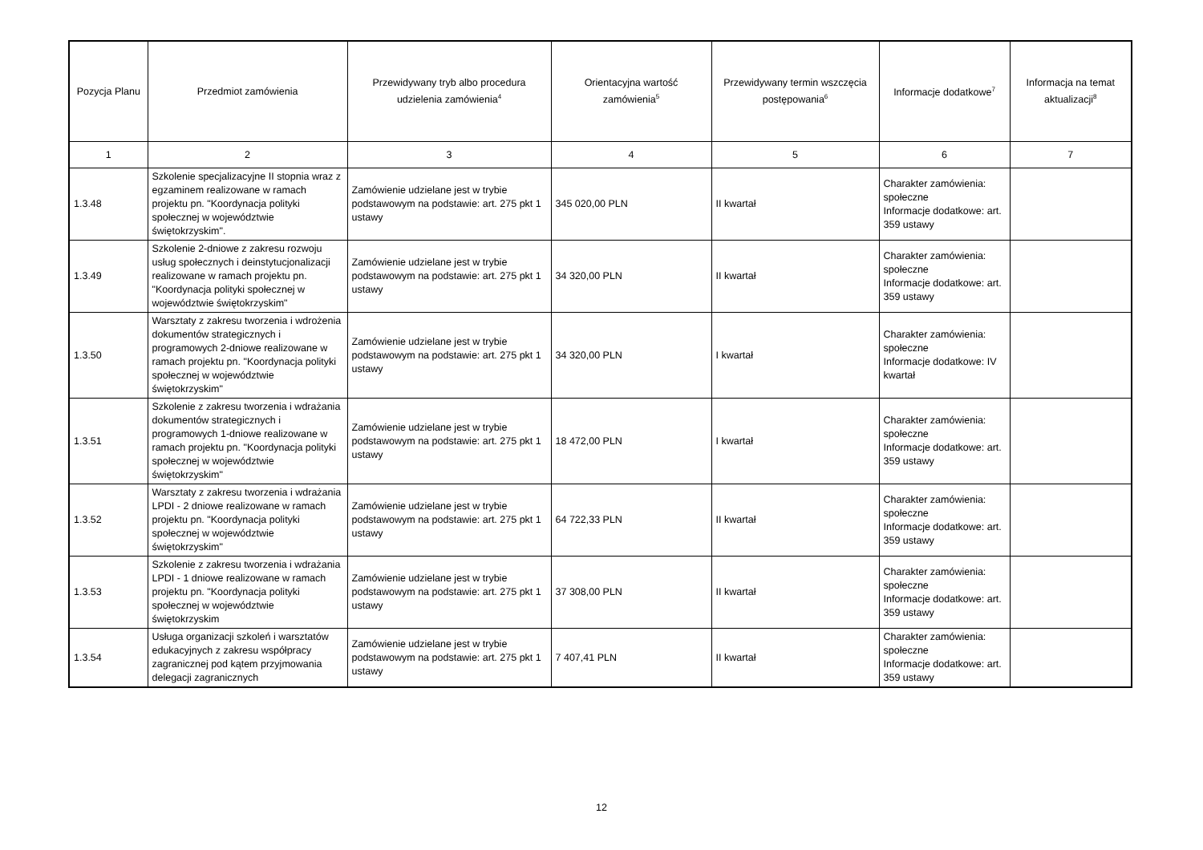| Pozycja Planu | Przedmiot zamówienia | Przewidywany tryb albo procedura udzielenia zamówienia<sup>4</sup> | Orientacyjna wartość zamówienia<sup>5</sup> | Przewidywany termin wszczęcia postępowania<sup>6</sup> | Informacje dodatkowe<sup>7</sup> | Informacja na temat aktualizacji<sup>8</sup> |
| --- | --- | --- | --- | --- | --- | --- |
| 1 | 2 | 3 | 4 | 5 | 6 | 7 |
| 1.3.48 | Szkolenie specjalizacyjne II stopnia wraz z egzaminem realizowane w ramach projektu pn. "Koordynacja polityki społecznej w województwie świętokrzyskim". | Zamówienie udzielane jest w trybie podstawowym na podstawie: art. 275 pkt 1 ustawy | 345 020,00 PLN | II kwartał | Charakter zamówienia: społeczne Informacje dodatkowe: art. 359 ustawy | |
| 1.3.49 | Szkolenie 2-dniowe z zakresu rozwoju usług społecznych i deinstytucjonalizacji realizowane w ramach projektu pn. "Koordynacja polityki społecznej w województwie świętokrzyskim" | Zamówienie udzielane jest w trybie podstawowym na podstawie: art. 275 pkt 1 ustawy | 34 320,00 PLN | II kwartał | Charakter zamówienia: społeczne Informacje dodatkowe: art. 359 ustawy | |
| 1.3.50 | Warsztaty z zakresu tworzenia i wdrożenia dokumentów strategicznych i programowych 2-dniowe realizowane w ramach projektu pn. "Koordynacja polityki społecznej w województwie świętokrzyskim" | Zamówienie udzielane jest w trybie podstawowym na podstawie: art. 275 pkt 1 ustawy | 34 320,00 PLN | I kwartał | Charakter zamówienia: społeczne Informacje dodatkowe: IV kwartał | |
| 1.3.51 | Szkolenie z zakresu tworzenia i wdrażania dokumentów strategicznych i programowych 1-dniowe realizowane w ramach projektu pn. "Koordynacja polityki społecznej w województwie świętokrzyskim" | Zamówienie udzielane jest w trybie podstawowym na podstawie: art. 275 pkt 1 ustawy | 18 472,00 PLN | I kwartał | Charakter zamówienia: społeczne Informacje dodatkowe: art. 359 ustawy | |
| 1.3.52 | Warsztaty z zakresu tworzenia i wdrażania LPDI - 2 dniowe realizowane w ramach projektu pn. "Koordynacja polityki społecznej w województwie świętokrzyskim" | Zamówienie udzielane jest w trybie podstawowym na podstawie: art. 275 pkt 1 ustawy | 64 722,33 PLN | II kwartał | Charakter zamówienia: społeczne Informacje dodatkowe: art. 359 ustawy | |
| 1.3.53 | Szkolenie z zakresu tworzenia i wdrażania LPDI - 1 dniowe realizowane w ramach projektu pn. "Koordynacja polityki społecznej w województwie świętokrzyskim | Zamówienie udzielane jest w trybie podstawowym na podstawie: art. 275 pkt 1 ustawy | 37 308,00 PLN | II kwartał | Charakter zamówienia: społeczne Informacje dodatkowe: art. 359 ustawy | |
| 1.3.54 | Usługa organizacji szkoleń i warsztatów edukacyjnych z zakresu współpracy zagranicznej pod kątem przyjmowania delegacji zagranicznych | Zamówienie udzielane jest w trybie podstawowym na podstawie: art. 275 pkt 1 ustawy | 7 407,41 PLN | II kwartał | Charakter zamówienia: społeczne Informacje dodatkowe: art. 359 ustawy | |
12